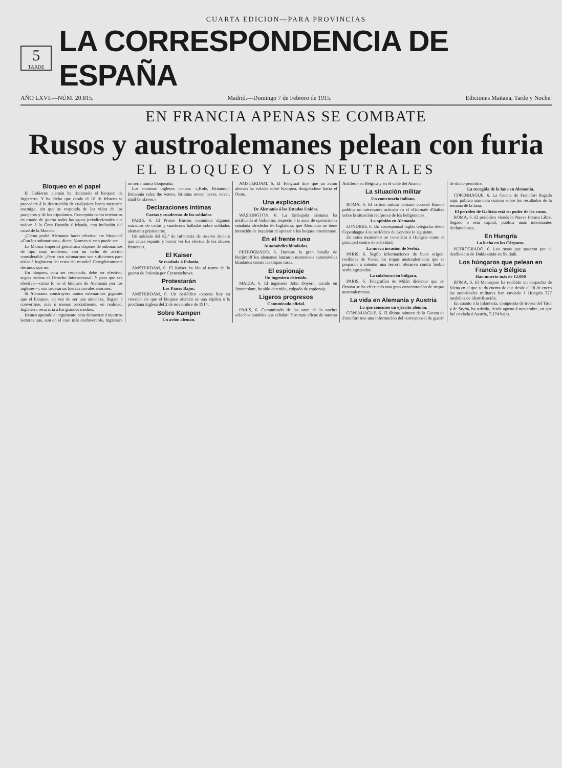CUARTA EDICION—PARA PROVINCIAS
5
TARDE
LA CORRESPONDENCIA DE ESPAÑA
AÑO LXVI.—NÚM. 20.815. Madrid.—Domingo 7 de Febrero de 1915. Ediciones Mañana, Tarde y Noche.
EN FRANCIA APENAS SE COMBATE
Rusos y austroalemanes pelean con furia
EL BLOQUEO Y LOS NEUTRALES
Bloqueo en el papel
El Gobierno alemán ha declarado el bloqueo de Inglaterra. Y ha dicho que desde el 18 de febrero se procederá á la destrucción de cualquiera barco mercante enemigo, sin que se responda de las vidas de los pasajeros y de los tripulantes. Conceptúa como territorios en estado de guerra todas las aguas jurisdiccionales que rodean á la Gran Bretaña é Irlanda, con inclusión del canal de la Mancha.
¿Cómo podrá Alemania hacer efectivo ese bloqueo? «Con los submarinos», dicen. Veamos si esto puede ser.
La Marina Imperial germánica dispone de submarinos de tipo muy moderno, con un radio de acción considerable. ¿Pero esos submarinos son suficientes para aislar á Inglaterra del resto del mundo? Categóricamente decimos que no.
Un bloqueo, para ser respetado, debe ser efectivo, según ordena el Derecho Internacional. Y para que sea efectivo—como lo es el bloqueo de Alemania por los ingleses—, son necesarias fuerzas navales enormes.
Si Alemania construyera tantos submarinos gigantes que el bloqueo, en vez de ser una amenaza, llegara á convertirse, más ó menos parcialmente, en realidad, Inglaterra recurriría á los grandes medios.
Hemos apurado el argumento para demostrar á nuestros lectores que, aun en el caso más desfavorable, Inglaterra no sería nunca bloqueada.
Los marinos ingleses cantan: «¡Rule, Britannia! Britannia rules the waves. Britains never, never, never, shall be slaves.»
Declaraciones íntimas
Cartas y cuadernos de los soldados
PARIS, 6. El Presse Bureau comunica algunos extractos de cartas y cuadernos hallados sobre soldados alemanes prisioneros.
Un soldado del 82.º de Infantería de reserva declara que causa espanto y horror ver los efectos de los obuses franceses.
El Kaiser
Se traslada á Polonia.
AMSTERDAM, 6. El Kaiser ha ido al teatro de la guerra de Polonia por Czenstochowa.
Protestarán
Los Países Bajos.
AMSTERDAM, 6. Un periódico expresa hoy su creencia de que el bloqueo alemán es una réplica á la proclama inglesa del 2 de noviembre de 1914.
Sobre Kampen
Un avión alemán.
AMSTERDAM, 6. El Telegraaf dice que un avión alemán ha volado sobre Kampen, dirigiéndose hacia el Oeste.
Una explicación
De Alemania á los Estados Unidos.
WASHINGTON, 6. La Embajada alemana ha notificado al Gobierno, respecto á la zona de operaciones señalada alrededor de Inglaterra, que Alemania no tiene intención de inquietar ni apresar á los buques americanos.
En el frente ruso
Automóviles blindados.
PETROGRADO, 6. Durante la gran batalla de Borjimoff los alemanes lanzaron numerosos automóviles blindados contra las tropas rusas.
El espionaje
Un ingeniero detenido.
MALTA, 6. El ingeniero John Doyern, nacido en Amsterdam, ha sido detenido, culpado de espionaje.
Ligeros progresos
Comunicado oficial.
PARIS, 6. Comunicado de las once de la noche: «Hechos notables que señalar: Tiro muy eficaz de nuestra Artillería en Bélgica y en el valle del Aisne.»
La situación militar
Un comentario italiano.
ROMA, 6. El crítico militar italiano coronel Barone publica un interesante artículo en el «Giornale d'Italia» sobre la situación recíproca de los beligerantes.
La opinión en Alemania.
LONDRES, 6. Un corresponsal inglés telegrafía desde Copenhague á su periódico de Londres lo siguiente.
En estos momentos se considera á Hungría como el principal centro de actividad.
La nueva invasión de Serbia.
PARIS, 6. Según informaciones de buen origen, recibidas de Viena, las tropas austroalemanas que se preparan á intentar una tercera ofensiva contra Serbia serán agrupadas.
La colaboración búlgara.
PARIS, 6. Telegrafían de Milán diciendo que en Orsova se ha efectuado una gran concentración de tropas austroalemanas.
La vida en Alemania y Austria
Lo que consume un ejército alemán.
COPENHAGUE, 6. El último número de la Gaceta de Francfort trae una información del corresponsal de guerra de dicho periódico.
La recogida de la lana en Alemania.
COPENHAGUE, 6. La Gaceta de Francfort llegada aquí, publica una nota curiosa sobre los resultados de la semana de la lana.
El petróleo de Galitzia está en poder de los rusos.
ROMA, 6. El periódico vienés la Nueva Prensa Libre, llegado á esta capital, publica unas interesantes declaraciones.
En Hungría
La lucha en los Cárpatos.
PETROGRADO, 6. Los rusos que pasaron por el desfiladero de Dukla están en Svidnik.
Los húngaros que pelean en Francia y Bélgica
Han muerto más de 12.000
ROMA, 6. El Mensajero ha recibido un despacho de Viena en el que se da cuenta de que desde el 18 de enero las autoridades militares han enviado á Hungría 327 medallas de identificación.
En cuanto á la Infantería, compuesta de tropas del Tirol y de Styria, ha sufrido, desde agosto á noviembre, en que fué enviada á Austria, 7.174 bajas.